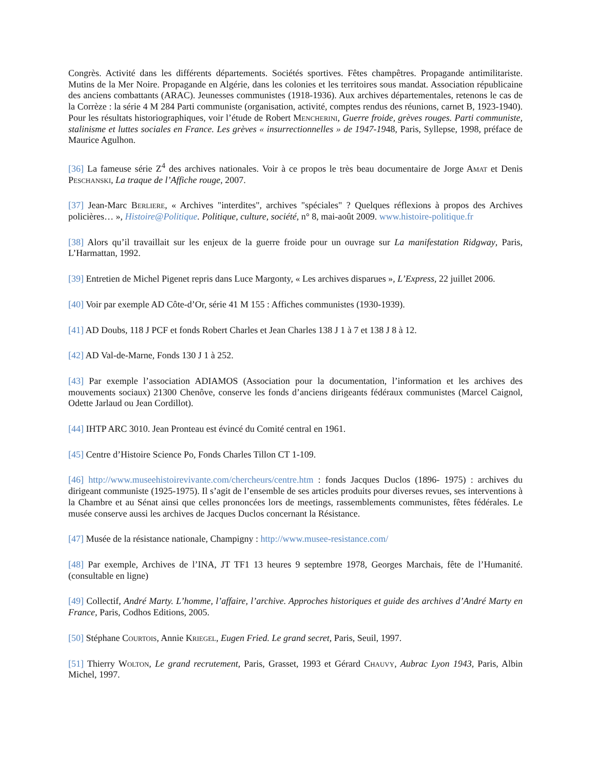Congrès. Activité dans les différents départements. Sociétés sportives. Fêtes champêtres. Propagande antimilitariste. Mutins de la Mer Noire. Propagande en Algérie, dans les colonies et les territoires sous mandat. Association républicaine des anciens combattants (ARAC). Jeunesses communistes (1918-1936). Aux archives départementales, retenons le cas de la Corrèze : la série 4 M 284 Parti communiste (organisation, activité, comptes rendus des réunions, carnet B, 1923-1940). Pour les résultats historiographiques, voir l’étude de Robert Mencherini, Guerre froide, grèves rouges. Parti communiste, stalinisme et luttes sociales en France. Les grèves « insurrectionnelles » de 1947-1948, Paris, Syllepse, 1998, préface de Maurice Agulhon.
[36] La fameuse série Z<sup>4</sup> des archives nationales. Voir à ce propos le très beau documentaire de Jorge Amat et Denis Peschanski, La traque de l’Affiche rouge, 2007.
[37] Jean-Marc Berliere, « Archives "interdites", archives "spéciales" ? Quelques réflexions à propos des Archives policières… », Histoire@Politique. Politique, culture, société, n° 8, mai-août 2009. www.histoire-politique.fr
[38] Alors qu’il travaillait sur les enjeux de la guerre froide pour un ouvrage sur La manifestation Ridgway, Paris, L’Harmattan, 1992.
[39] Entretien de Michel Pigenet repris dans Luce Margonty, « Les archives disparues », L’Express, 22 juillet 2006.
[40] Voir par exemple AD Côte-d’Or, série 41 M 155 : Affiches communistes (1930-1939).
[41] AD Doubs, 118 J PCF et fonds Robert Charles et Jean Charles 138 J 1 à 7 et 138 J 8 à 12.
[42] AD Val-de-Marne, Fonds 130 J 1 à 252.
[43] Par exemple l’association ADIAMOS (Association pour la documentation, l’information et les archives des mouvements sociaux) 21300 Chenôve, conserve les fonds d’anciens dirigeants fédéraux communistes (Marcel Caignol, Odette Jarlaud ou Jean Cordillot).
[44] IHTP ARC 3010. Jean Pronteau est évincé du Comité central en 1961.
[45] Centre d’Histoire Science Po, Fonds Charles Tillon CT 1-109.
[46] http://www.museehistoirevivante.com/chercheurs/centre.htm : fonds Jacques Duclos (1896- 1975) : archives du dirigeant communiste (1925-1975). Il s’agit de l’ensemble de ses articles produits pour diverses revues, ses interventions à la Chambre et au Sénat ainsi que celles prononcées lors de meetings, rassemblements communistes, fêtes fédérales. Le musée conserve aussi les archives de Jacques Duclos concernant la Résistance.
[47] Musée de la résistance nationale, Champigny : http://www.musee-resistance.com/
[48] Par exemple, Archives de l’INA, JT TF1 13 heures 9 septembre 1978, Georges Marchais, fête de l’Humanité. (consultable en ligne)
[49] Collectif, André Marty. L’homme, l’affaire, l’archive. Approches historiques et guide des archives d’André Marty en France, Paris, Codhos Editions, 2005.
[50] Stéphane Courtois, Annie Kriegel, Eugen Fried. Le grand secret, Paris, Seuil, 1997.
[51] Thierry Wolton, Le grand recrutement, Paris, Grasset, 1993 et Gérard Chauvy, Aubrac Lyon 1943, Paris, Albin Michel, 1997.